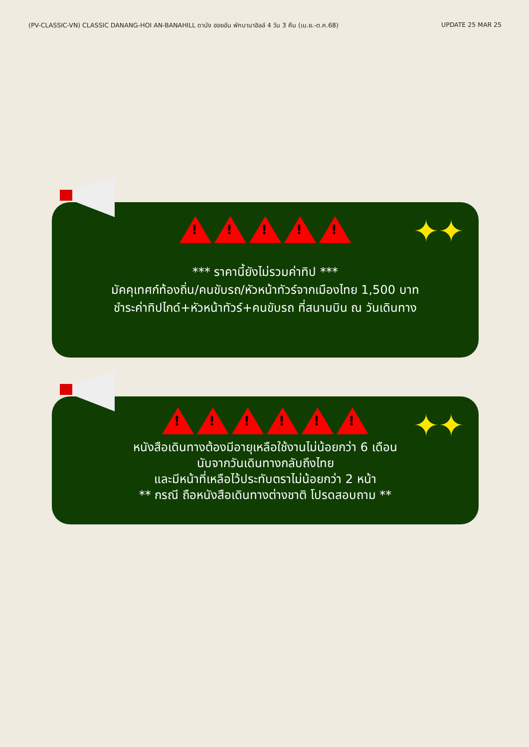(PV-CLASSIC-VN) CLASSIC DANANG-HOI AN-BANAHILL ดานัง ฮอยอัน พักบานาฮิลล์ 4 วัน 3 คืน (เม.ย.-ต.ค.68) UPDATE 25 MAR 25
✦✦
!
!
!
!
!
*** ราคานี้ยังไม่รวมค่าทิป ***
มัคคุเทศก์ท้องถิ่น/คนขับรถ/หัวหน้าทัวร์จากเมืองไทย 1,500 บาท
ชำระค่าทิปไกด์+หัวหน้าทัวร์+คนขับรถ ที่สนามบิน ณ วันเดินทาง
✦✦
!
!
!
!
!
!
หนังสือเดินทางต้องมีอายุเหลือใช้งานไม่น้อยกว่า 6 เดือน
นับจากวันเดินทางกลับถึงไทย
และมีหน้าที่เหลือไว้ประทับตราไม่น้อยกว่า 2 หน้า
** กรณี ถือหนังสือเดินทางต่างชาติ โปรดสอบถาม **